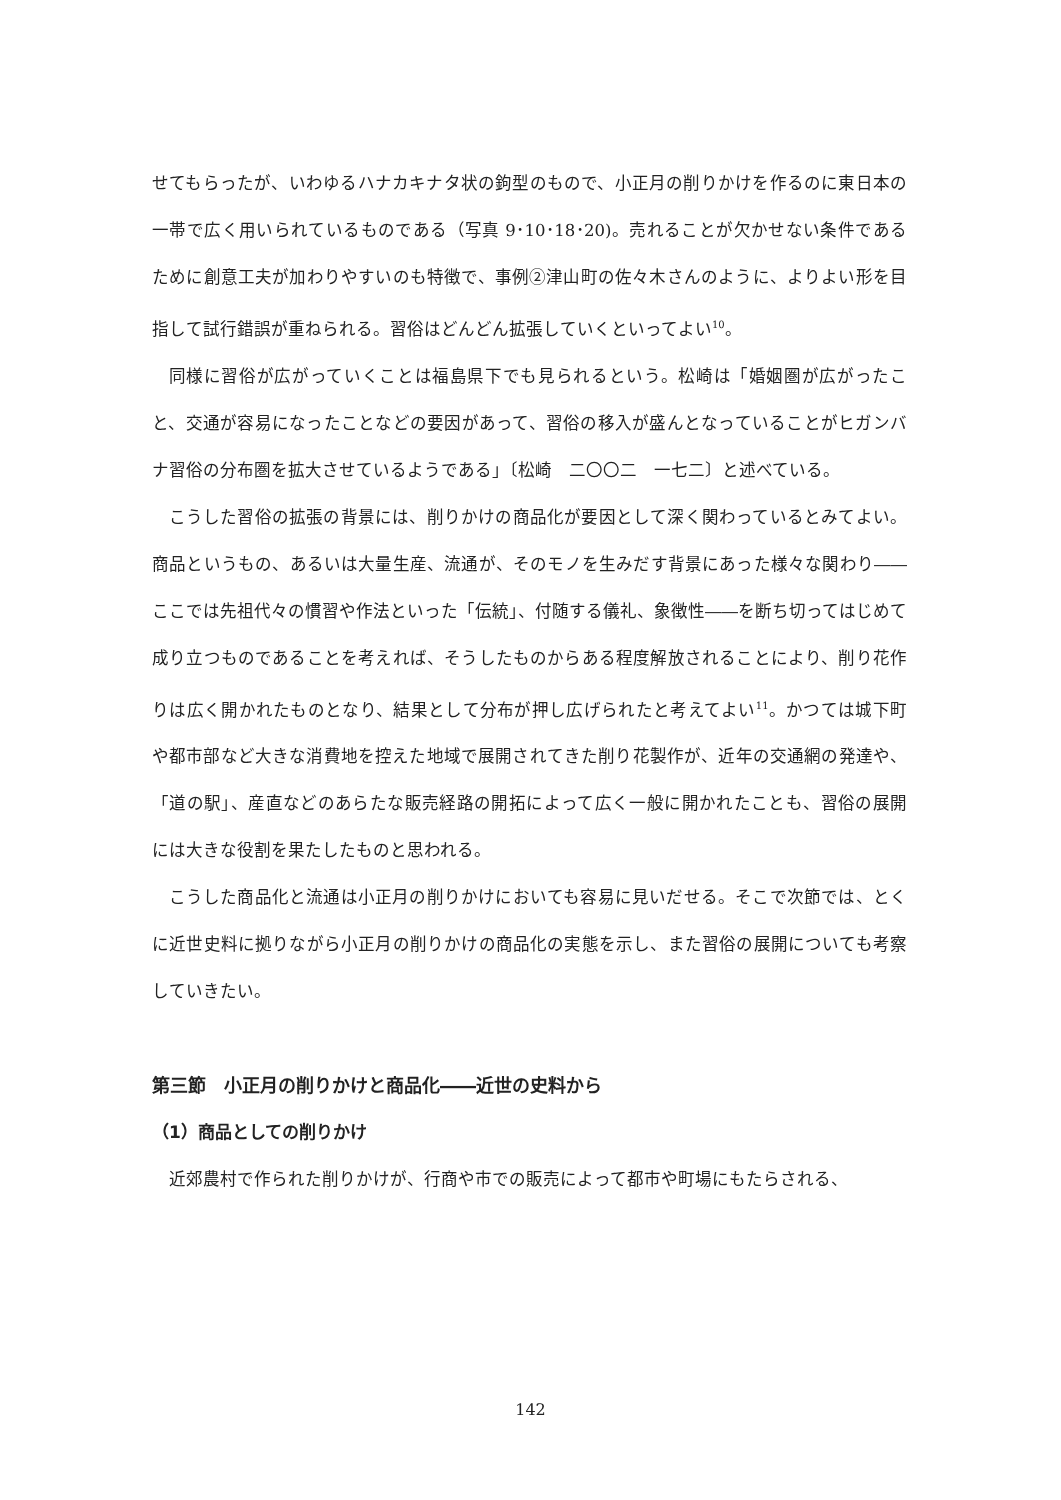せてもらったが、いわゆるハナカキナタ状の鉤型のもので、小正月の削りかけを作るのに東日本の一帯で広く用いられているものである（写真 9･10･18･20)。売れることが欠かせない条件であるために創意工夫が加わりやすいのも特徴で、事例②津山町の佐々木さんのように、よりよい形を目指して試行錯誤が重ねられる。習俗はどんどん拡張していくといってよい<sup>10</sup>。
同様に習俗が広がっていくことは福島県下でも見られるという。松崎は「婚姻圏が広がったこと、交通が容易になったことなどの要因があって、習俗の移入が盛んとなっていることがヒガンバナ習俗の分布圏を拡大させているようである」〔松崎　二〇〇二　一七二〕と述べている。
こうした習俗の拡張の背景には、削りかけの商品化が要因として深く関わっているとみてよい。商品というもの、あるいは大量生産、流通が、そのモノを生みだす背景にあった様々な関わり――ここでは先祖代々の慣習や作法といった「伝統」、付随する儀礼、象徴性――を断ち切ってはじめて成り立つものであることを考えれば、そうしたものからある程度解放されることにより、削り花作りは広く開かれたものとなり、結果として分布が押し広げられたと考えてよい<sup>11</sup>。かつては城下町や都市部など大きな消費地を控えた地域で展開されてきた削り花製作が、近年の交通網の発達や、「道の駅」、産直などのあらたな販売経路の開拓によって広く一般に開かれたことも、習俗の展開には大きな役割を果たしたものと思われる。
こうした商品化と流通は小正月の削りかけにおいても容易に見いだせる。そこで次節では、とくに近世史料に拠りながら小正月の削りかけの商品化の実態を示し、また習俗の展開についても考察していきたい。
第三節　小正月の削りかけと商品化――近世の史料から
（1）商品としての削りかけ
近郊農村で作られた削りかけが、行商や市での販売によって都市や町場にもたらされる、
142